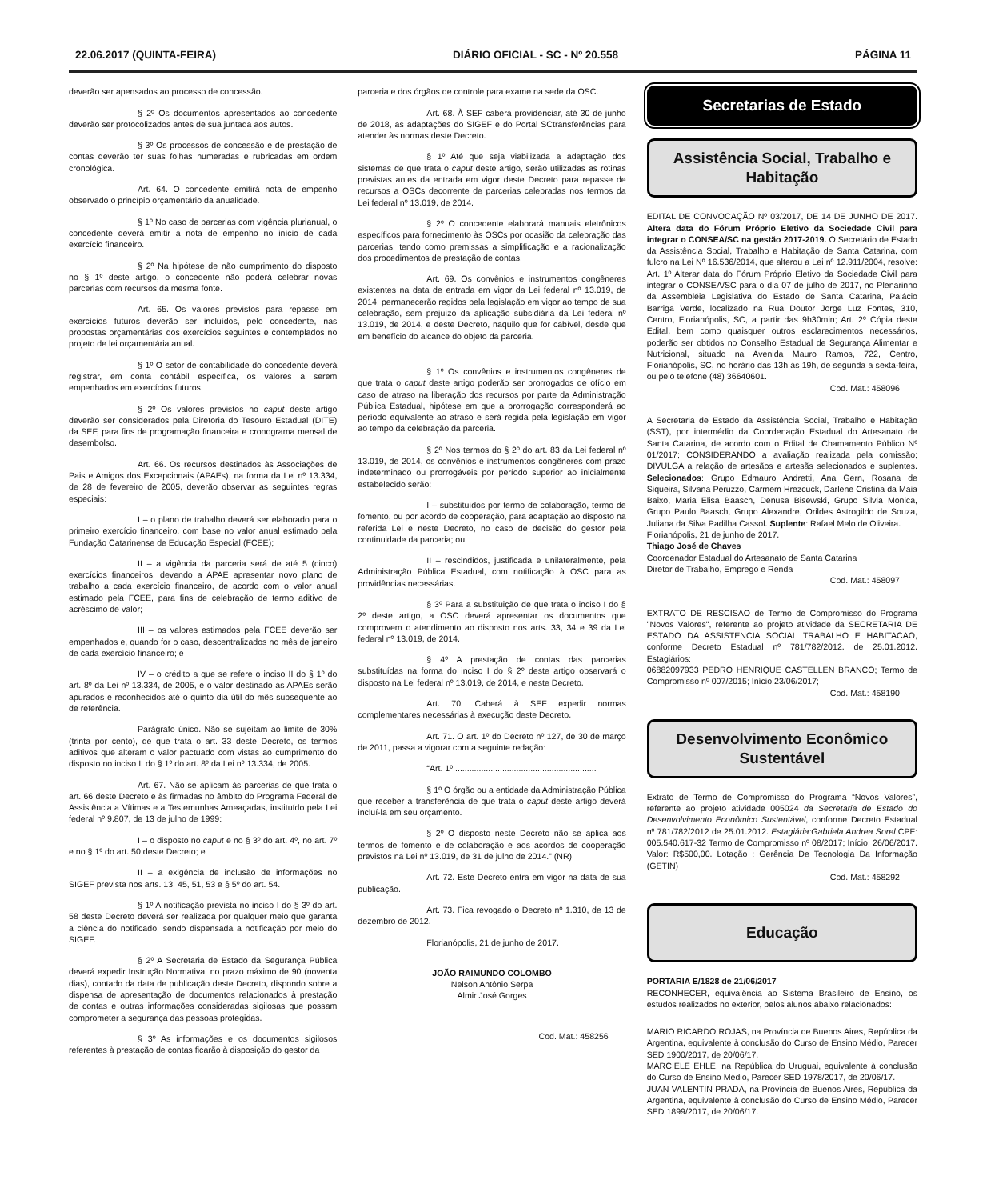22.06.2017 (QUINTA-FEIRA) DIÁRIO OFICIAL - SC - Nº 20.558 PÁGINA 11
deverão ser apensados ao processo de concessão.
§ 2º Os documentos apresentados ao concedente deverão ser protocolizados antes de sua juntada aos autos.
§ 3º Os processos de concessão e de prestação de contas deverão ter suas folhas numeradas e rubricadas em ordem cronológica.
Art. 64. O concedente emitirá nota de empenho observado o princípio orçamentário da anualidade.
§ 1º No caso de parcerias com vigência plurianual, o concedente deverá emitir a nota de empenho no início de cada exercício financeiro.
§ 2º Na hipótese de não cumprimento do disposto no § 1º deste artigo, o concedente não poderá celebrar novas parcerias com recursos da mesma fonte.
Art. 65. Os valores previstos para repasse em exercícios futuros deverão ser incluídos, pelo concedente, nas propostas orçamentárias dos exercícios seguintes e contemplados no projeto de lei orçamentária anual.
§ 1º O setor de contabilidade do concedente deverá registrar, em conta contábil específica, os valores a serem empenhados em exercícios futuros.
§ 2º Os valores previstos no caput deste artigo deverão ser considerados pela Diretoria do Tesouro Estadual (DITE) da SEF, para fins de programação financeira e cronograma mensal de desembolso.
Art. 66. Os recursos destinados às Associações de Pais e Amigos dos Excepcionais (APAEs), na forma da Lei nº 13.334, de 28 de fevereiro de 2005, deverão observar as seguintes regras especiais:
I – o plano de trabalho deverá ser elaborado para o primeiro exercício financeiro, com base no valor anual estimado pela Fundação Catarinense de Educação Especial (FCEE);
II – a vigência da parceria será de até 5 (cinco) exercícios financeiros, devendo a APAE apresentar novo plano de trabalho a cada exercício financeiro, de acordo com o valor anual estimado pela FCEE, para fins de celebração de termo aditivo de acréscimo de valor;
III – os valores estimados pela FCEE deverão ser empenhados e, quando for o caso, descentralizados no mês de janeiro de cada exercício financeiro; e
IV – o crédito a que se refere o inciso II do § 1º do art. 8º da Lei nº 13.334, de 2005, e o valor destinado às APAEs serão apurados e reconhecidos até o quinto dia útil do mês subsequente ao de referência.
Parágrafo único. Não se sujeitam ao limite de 30% (trinta por cento), de que trata o art. 33 deste Decreto, os termos aditivos que alteram o valor pactuado com vistas ao cumprimento do disposto no inciso II do § 1º do art. 8º da Lei nº 13.334, de 2005.
Art. 67. Não se aplicam às parcerias de que trata o art. 66 deste Decreto e às firmadas no âmbito do Programa Federal de Assistência a Vítimas e a Testemunhas Ameaçadas, instituído pela Lei federal nº 9.807, de 13 de julho de 1999:
I – o disposto no caput e no § 3º do art. 4º, no art. 7º e no § 1º do art. 50 deste Decreto; e
II – a exigência de inclusão de informações no SIGEF prevista nos arts. 13, 45, 51, 53 e § 5º do art. 54.
§ 1º A notificação prevista no inciso I do § 3º do art. 58 deste Decreto deverá ser realizada por qualquer meio que garanta a ciência do notificado, sendo dispensada a notificação por meio do SIGEF.
§ 2º A Secretaria de Estado da Segurança Pública deverá expedir Instrução Normativa, no prazo máximo de 90 (noventa dias), contado da data de publicação deste Decreto, dispondo sobre a dispensa de apresentação de documentos relacionados à prestação de contas e outras informações consideradas sigilosas que possam comprometer a segurança das pessoas protegidas.
§ 3º As informações e os documentos sigilosos referentes à prestação de contas ficarão à disposição do gestor da
parceria e dos órgãos de controle para exame na sede da OSC.
Art. 68. À SEF caberá providenciar, até 30 de junho de 2018, as adaptações do SIGEF e do Portal SCtransferências para atender às normas deste Decreto.
§ 1º Até que seja viabilizada a adaptação dos sistemas de que trata o caput deste artigo, serão utilizadas as rotinas previstas antes da entrada em vigor deste Decreto para repasse de recursos a OSCs decorrente de parcerias celebradas nos termos da Lei federal nº 13.019, de 2014.
§ 2º O concedente elaborará manuais eletrônicos específicos para fornecimento às OSCs por ocasião da celebração das parcerias, tendo como premissas a simplificação e a racionalização dos procedimentos de prestação de contas.
Art. 69. Os convênios e instrumentos congêneres existentes na data de entrada em vigor da Lei federal nº 13.019, de 2014, permanecerão regidos pela legislação em vigor ao tempo de sua celebração, sem prejuízo da aplicação subsidiária da Lei federal nº 13.019, de 2014, e deste Decreto, naquilo que for cabível, desde que em benefício do alcance do objeto da parceria.
§ 1º Os convênios e instrumentos congêneres de que trata o caput deste artigo poderão ser prorrogados de ofício em caso de atraso na liberação dos recursos por parte da Administração Pública Estadual, hipótese em que a prorrogação corresponderá ao período equivalente ao atraso e será regida pela legislação em vigor ao tempo da celebração da parceria.
§ 2º Nos termos do § 2º do art. 83 da Lei federal nº 13.019, de 2014, os convênios e instrumentos congêneres com prazo indeterminado ou prorrogáveis por período superior ao inicialmente estabelecido serão:
I – substituídos por termo de colaboração, termo de fomento, ou por acordo de cooperação, para adaptação ao disposto na referida Lei e neste Decreto, no caso de decisão do gestor pela continuidade da parceria; ou
II – rescindidos, justificada e unilateralmente, pela Administração Pública Estadual, com notificação à OSC para as providências necessárias.
§ 3º Para a substituição de que trata o inciso I do § 2º deste artigo, a OSC deverá apresentar os documentos que comprovem o atendimento ao disposto nos arts. 33, 34 e 39 da Lei federal nº 13.019, de 2014.
§ 4º A prestação de contas das parcerias substituídas na forma do inciso I do § 2º deste artigo observará o disposto na Lei federal nº 13.019, de 2014, e neste Decreto.
Art. 70. Caberá à SEF expedir normas complementares necessárias à execução deste Decreto.
Art. 71. O art. 1º do Decreto nº 127, de 30 de março de 2011, passa a vigorar com a seguinte redação:
“Art. 1º ............................................................
§ 1º O órgão ou a entidade da Administração Pública que receber a transferência de que trata o caput deste artigo deverá incluí-la em seu orçamento.
§ 2º O disposto neste Decreto não se aplica aos termos de fomento e de colaboração e aos acordos de cooperação previstos na Lei nº 13.019, de 31 de julho de 2014.” (NR)
Art. 72. Este Decreto entra em vigor na data de sua publicação.
Art. 73. Fica revogado o Decreto nº 1.310, de 13 de dezembro de 2012.
Florianópolis, 21 de junho de 2017.
JOÃO RAIMUNDO COLOMBO
Nelson Antônio Serpa
Almir José Gorges
Cod. Mat.: 458256
Secretarias de Estado
Assistência Social, Trabalho e Habitação
EDITAL DE CONVOCAÇÃO Nº 03/2017, DE 14 DE JUNHO DE 2017. Altera data do Fórum Próprio Eletivo da Sociedade Civil para integrar o CONSEA/SC na gestão 2017-2019. O Secretário de Estado da Assistência Social, Trabalho e Habitação de Santa Catarina, com fulcro na Lei Nº 16.536/2014, que alterou a Lei nº 12.911/2004, resolve: Art. 1º Alterar data do Fórum Próprio Eletivo da Sociedade Civil para integrar o CONSEA/SC para o dia 07 de julho de 2017, no Plenarinho da Assembléia Legislativa do Estado de Santa Catarina, Palácio Barriga Verde, localizado na Rua Doutor Jorge Luz Fontes, 310, Centro, Florianópolis, SC, a partir das 9h30min; Art. 2º Cópia deste Edital, bem como quaisquer outros esclarecimentos necessários, poderão ser obtidos no Conselho Estadual de Segurança Alimentar e Nutricional, situado na Avenida Mauro Ramos, 722, Centro, Florianópolis, SC, no horário das 13h às 19h, de segunda a sexta-feira, ou pelo telefone (48) 36640601.
Cod. Mat.: 458096
A Secretaria de Estado da Assistência Social, Trabalho e Habitação (SST), por intermédio da Coordenação Estadual do Artesanato de Santa Catarina, de acordo com o Edital de Chamamento Público Nº 01/2017; CONSIDERANDO a avaliação realizada pela comissão; DIVULGA a relação de artesãos e artesãs selecionados e suplentes. Selecionados: Grupo Edmauro Andretti, Ana Gern, Rosana de Siqueira, Silvana Peruzzo, Carmem Hrezcuck, Darlene Cristina da Maia Baixo, Maria Elisa Baasch, Denusa Bisewski, Grupo Silvia Monica, Grupo Paulo Baasch, Grupo Alexandre, Orildes Astrogildo de Souza, Juliana da Silva Padilha Cassol. Suplente: Rafael Melo de Oliveira.
Florianópolis, 21 de junho de 2017.
Thiago José de Chaves
Coordenador Estadual do Artesanato de Santa Catarina
Diretor de Trabalho, Emprego e Renda
Cod. Mat.: 458097
EXTRATO DE RESCISAO de Termo de Compromisso do Programa "Novos Valores", referente ao projeto atividade da SECRETARIA DE ESTADO DA ASSISTENCIA SOCIAL TRABALHO E HABITACAO, conforme Decreto Estadual nº 781/782/2012. de 25.01.2012. Estagiários:
06882097933 PEDRO HENRIQUE CASTELLEN BRANCO; Termo de Compromisso nº 007/2015; Início:23/06/2017;
Cod. Mat.: 458190
Desenvolvimento Econômico Sustentável
Extrato de Termo de Compromisso do Programa “Novos Valores”, referente ao projeto atividade 005024 da Secretaria de Estado do Desenvolvimento Econômico Sustentável, conforme Decreto Estadual nº 781/782/2012 de 25.01.2012. Estagiária:Gabriela Andrea Sorel CPF: 005.540.617-32 Termo de Compromisso nº 08/2017; Início: 26/06/2017. Valor: R$500,00. Lotação : Gerência De Tecnologia Da Informação (GETIN)
Cod. Mat.: 458292
Educação
PORTARIA E/1828 de 21/06/2017
RECONHECER, equivalência ao Sistema Brasileiro de Ensino, os estudos realizados no exterior, pelos alunos abaixo relacionados:
MARIO RICARDO ROJAS, na Província de Buenos Aires, República da Argentina, equivalente à conclusão do Curso de Ensino Médio, Parecer SED 1900/2017, de 20/06/17.
MARCIELE EHLE, na República do Uruguai, equivalente à conclusão do Curso de Ensino Médio, Parecer SED 1978/2017, de 20/06/17.
JUAN VALENTIN PRADA, na Província de Buenos Aires, República da Argentina, equivalente à conclusão do Curso de Ensino Médio, Parecer SED 1899/2017, de 20/06/17.